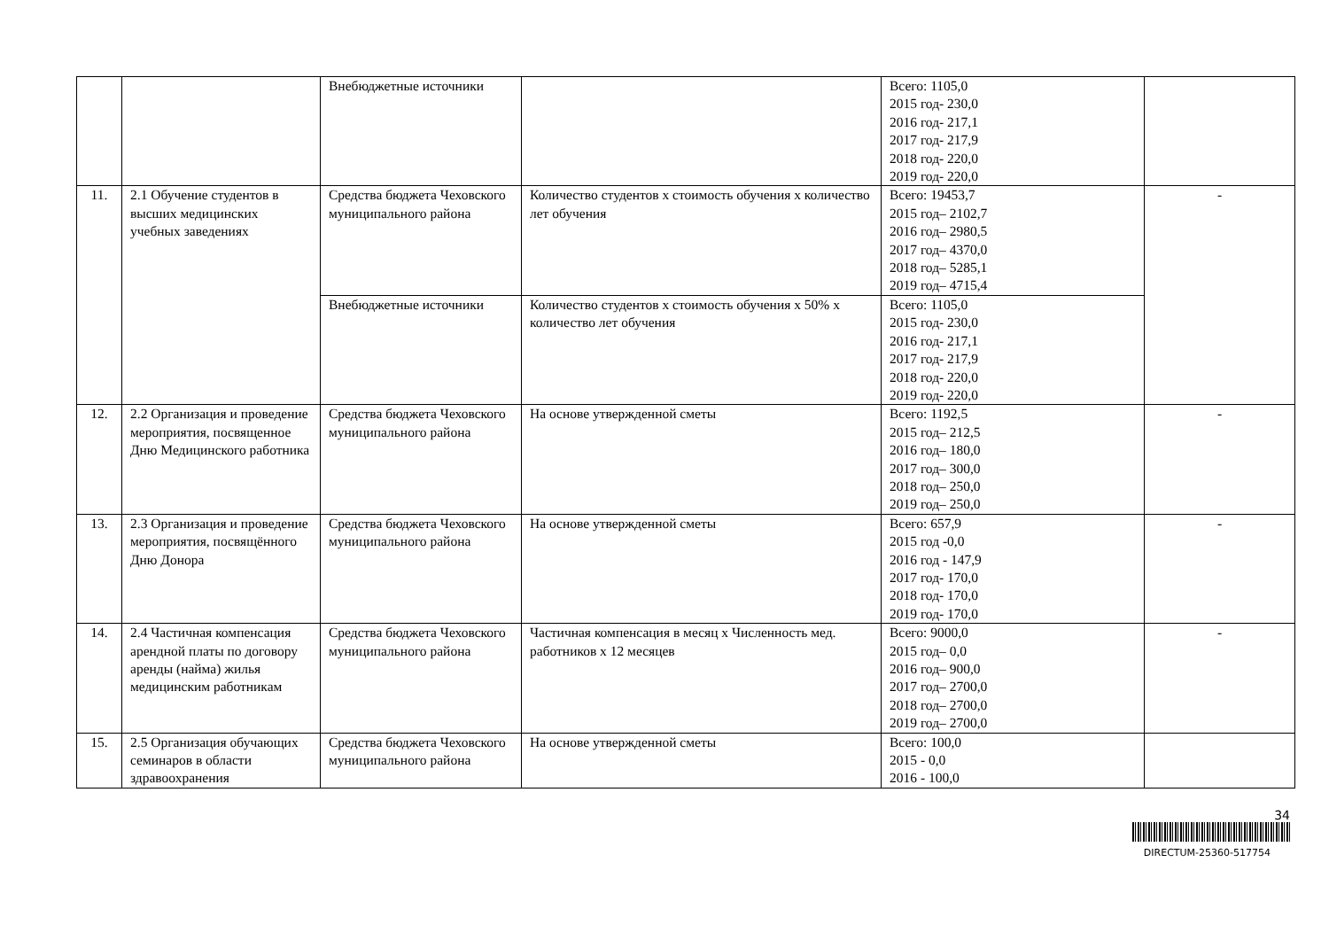| | | Внебюджетные источники | | Всего: 1105,0 2015 год- 230,0 2016 год- 217,1 2017 год- 217,9 2018 год- 220,0 2019 год- 220,0 | |
| 11. | 2.1 Обучение студентов в высших медицинских учебных заведениях | Средства бюджета Чеховского муниципального района | Количество студентов х стоимость обучения х количество лет обучения | Всего: 19453,7 2015 год– 2102,7 2016 год– 2980,5 2017 год– 4370,0 2018 год– 5285,1 2019 год– 4715,4 | - |
| | | Внебюджетные источники | Количество студентов х стоимость обучения х 50% х количество лет обучения | Всего: 1105,0 2015 год- 230,0 2016 год- 217,1 2017 год- 217,9 2018 год- 220,0 2019 год- 220,0 | |
| 12. | 2.2 Организация и проведение мероприятия, посвященное Дню Медицинского работника | Средства бюджета Чеховского муниципального района | На основе утвержденной сметы | Всего: 1192,5 2015 год– 212,5 2016 год– 180,0 2017 год– 300,0 2018 год– 250,0 2019 год– 250,0 | - |
| 13. | 2.3 Организация и проведение мероприятия, посвящённого Дню Донора | Средства бюджета Чеховского муниципального района | На основе утвержденной сметы | Всего: 657,9 2015 год -0,0 2016 год - 147,9 2017 год- 170,0 2018 год- 170,0 2019 год- 170,0 | - |
| 14. | 2.4 Частичная компенсация арендной платы по договору аренды (найма) жилья медицинским работникам | Средства бюджета Чеховского муниципального района | Частичная компенсация в месяц х Численность мед. работников х 12 месяцев | Всего: 9000,0 2015 год– 0,0 2016 год– 900,0 2017 год– 2700,0 2018 год– 2700,0 2019 год– 2700,0 | - |
| 15. | 2.5 Организация обучающих семинаров в области здравоохранения | Средства бюджета Чеховского муниципального района | На основе утвержденной сметы | Всего: 100,0 2015 - 0,0 2016 - 100,0 | |
34
DIRECTUM-25360-517754